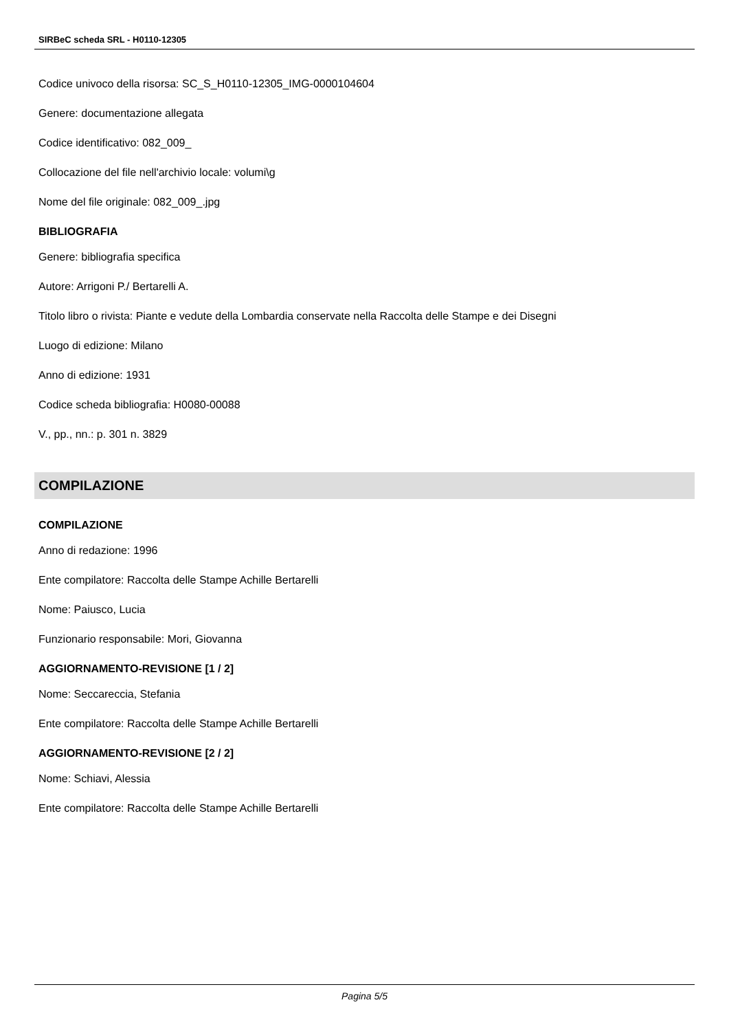SIRBeC scheda SRL - H0110-12305
Codice univoco della risorsa: SC_S_H0110-12305_IMG-0000104604
Genere: documentazione allegata
Codice identificativo: 082_009_
Collocazione del file nell'archivio locale: volumi\g
Nome del file originale: 082_009_.jpg
BIBLIOGRAFIA
Genere: bibliografia specifica
Autore: Arrigoni P./ Bertarelli A.
Titolo libro o rivista: Piante e vedute della Lombardia conservate nella Raccolta delle Stampe e dei Disegni
Luogo di edizione: Milano
Anno di edizione: 1931
Codice scheda bibliografia: H0080-00088
V., pp., nn.: p. 301 n. 3829
COMPILAZIONE
COMPILAZIONE
Anno di redazione: 1996
Ente compilatore: Raccolta delle Stampe Achille Bertarelli
Nome: Paiusco, Lucia
Funzionario responsabile: Mori, Giovanna
AGGIORNAMENTO-REVISIONE [1 / 2]
Nome: Seccareccia, Stefania
Ente compilatore: Raccolta delle Stampe Achille Bertarelli
AGGIORNAMENTO-REVISIONE [2 / 2]
Nome: Schiavi, Alessia
Ente compilatore: Raccolta delle Stampe Achille Bertarelli
Pagina 5/5